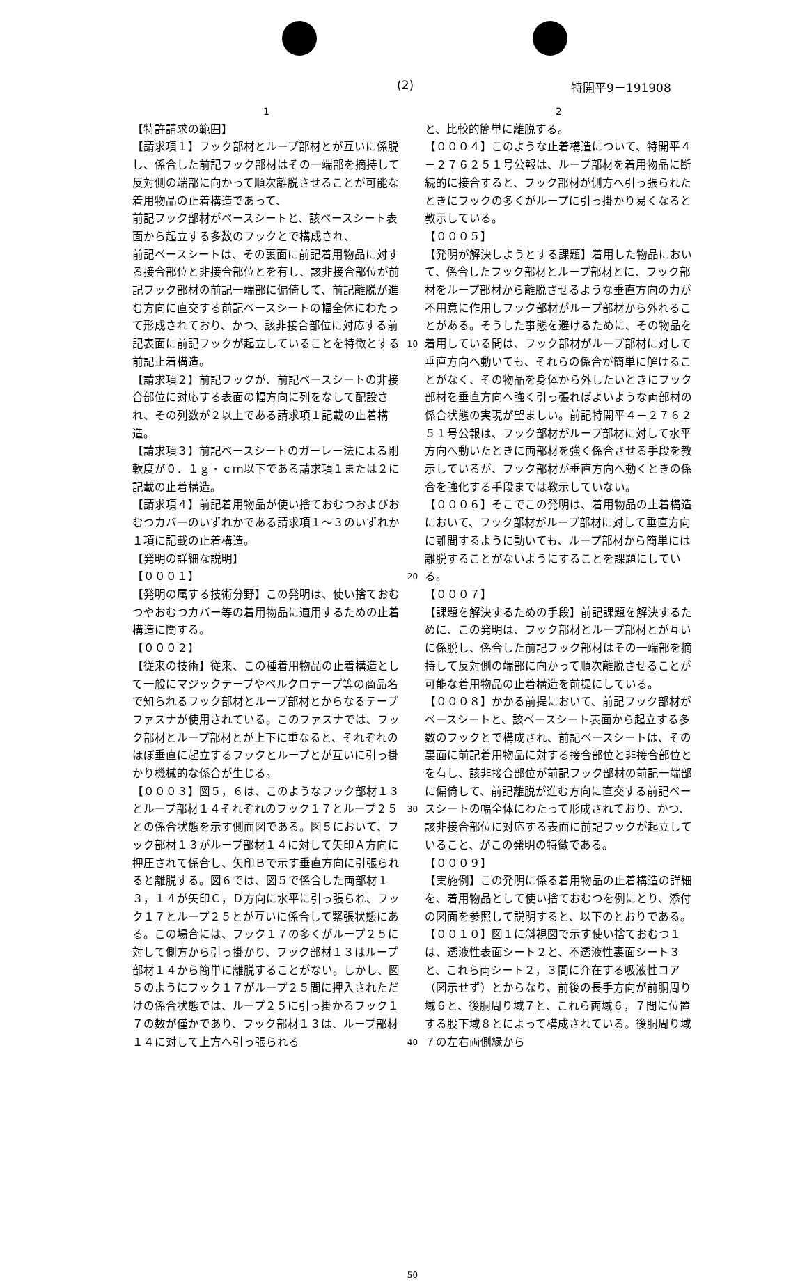(2) 特開平9－191908
1
【特許請求の範囲】
【請求項１】フック部材とループ部材とが互いに係脱し、係合した前記フック部材はその一端部を摘持して反対側の端部に向かって順次離脱させることが可能な着用物品の止着構造であって、
前記フック部材がベースシートと、該ベースシート表面から起立する多数のフックとで構成され、
前記ベースシートは、その裏面に前記着用物品に対する接合部位と非接合部位とを有し、該非接合部位が前記フック部材の前記一端部に偏倚して、前記離脱が進む方向に直交する前記ベースシートの幅全体にわたって形成されており、かつ、該非接合部位に対応する前記表面に前記フックが起立していることを特徴とする前記止着構造。
【請求項２】前記フックが、前記ベースシートの非接合部位に対応する表面の幅方向に列をなして配設され、その列数が２以上である請求項１記載の止着構造。
【請求項３】前記ベースシートのガーレー法による剛軟度が０．１ｇ・ｃｍ以下である請求項１または２に記載の止着構造。
【請求項４】前記着用物品が使い捨ておむつおよびおむつカバーのいずれかである請求項１〜３のいずれか１項に記載の止着構造。
【発明の詳細な説明】
【０００１】
【発明の属する技術分野】この発明は、使い捨ておむつやおむつカバー等の着用物品に適用するための止着構造に関する。
【０００２】
【従来の技術】従来、この種着用物品の止着構造として一般にマジックテープやベルクロテープ等の商品名で知られるフック部材とループ部材とからなるテープファスナが使用されている。このファスナでは、フック部材とループ部材とが上下に重なると、それぞれのほぼ垂直に起立するフックとループとが互いに引っ掛かり機械的な係合が生じる。
【０００３】図５，６は、このようなフック部材１３とループ部材１４それぞれのフック１７とループ２５との係合状態を示す側面図である。図５において、フック部材１３がループ部材１４に対して矢印Ａ方向に押圧されて係合し、矢印Ｂで示す垂直方向に引張られると離脱する。図６では、図５で係合した両部材１３，１４が矢印Ｃ，Ｄ方向に水平に引っ張られ、フック１７とループ２５とが互いに係合して緊張状態にある。この場合には、フック１７の多くがループ２５に対して側方から引っ掛かり、フック部材１３はループ部材１４から簡単に離脱することがない。しかし、図５のようにフック１７がループ２５間に押入されただけの係合状態では、ループ２５に引っ掛かるフック１７の数が僅かであり、フック部材１３は、ループ部材１４に対して上方へ引っ張られる
10
20
30
40
50
2
と、比較的簡単に離脱する。
【０００４】このような止着構造について、特開平４－２７６２５１号公報は、ループ部材を着用物品に断続的に接合すると、フック部材が側方へ引っ張られたときにフックの多くがループに引っ掛かり易くなると教示している。
【０００５】
【発明が解決しようとする課題】着用した物品において、係合したフック部材とループ部材とに、フック部材をループ部材から離脱させるような垂直方向の力が不用意に作用しフック部材がループ部材から外れることがある。そうした事態を避けるために、その物品を着用している間は、フック部材がループ部材に対して垂直方向へ動いても、それらの係合が簡単に解けることがなく、その物品を身体から外したいときにフック部材を垂直方向へ強く引っ張ればよいような両部材の係合状態の実現が望ましい。前記特開平４－２７６２５１号公報は、フック部材がループ部材に対して水平方向へ動いたときに両部材を強く係合させる手段を教示しているが、フック部材が垂直方向へ動くときの係合を強化する手段までは教示していない。
【０００６】そこでこの発明は、着用物品の止着構造において、フック部材がループ部材に対して垂直方向に離間するように動いても、ループ部材から簡単には離脱することがないようにすることを課題にしている。
【０００７】
【課題を解決するための手段】前記課題を解決するために、この発明は、フック部材とループ部材とが互いに係脱し、係合した前記フック部材はその一端部を摘持して反対側の端部に向かって順次離脱させることが可能な着用物品の止着構造を前提にしている。
【０００８】かかる前提において、前記フック部材がベースシートと、該ベースシート表面から起立する多数のフックとで構成され、前記ベースシートは、その裏面に前記着用物品に対する接合部位と非接合部位とを有し、該非接合部位が前記フック部材の前記一端部に偏倚して、前記離脱が進む方向に直交する前記ベースシートの幅全体にわたって形成されており、かつ、該非接合部位に対応する表面に前記フックが起立していること、がこの発明の特徴である。
【０００９】
【実施例】この発明に係る着用物品の止着構造の詳細を、着用物品として使い捨ておむつを例にとり、添付の図面を参照して説明すると、以下のとおりである。
【００１０】図１に斜視図で示す使い捨ておむつ１は、透液性表面シート２と、不透液性裏面シート３と、これら両シート２，３間に介在する吸液性コア（図示せず）とからなり、前後の長手方向が前胴周り域６と、後胴周り域７と、これら両域６，７間に位置する股下域８とによって構成されている。後胴周り域７の左右両側縁から